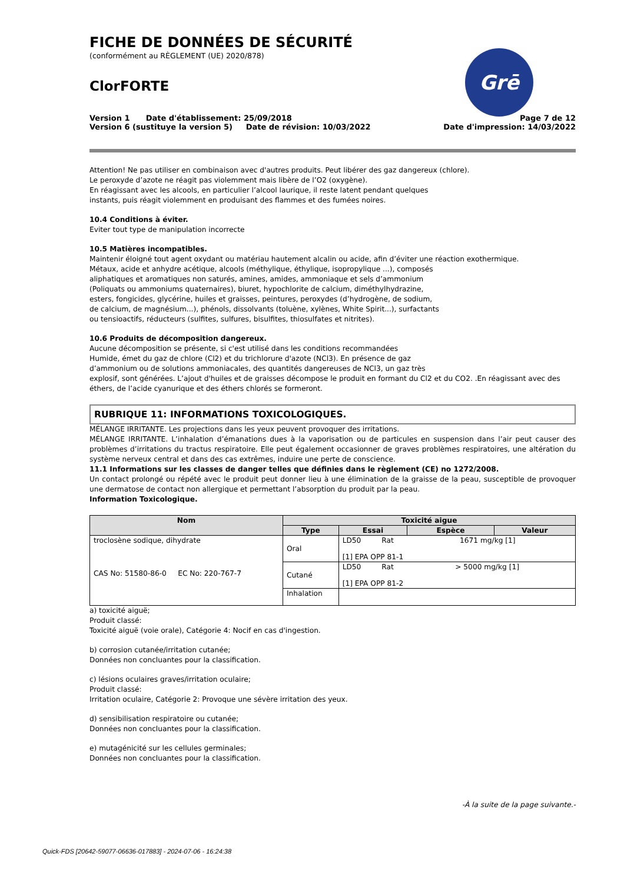FICHE DE DONNÉES DE SÉCURITÉ
(conformément au RÈGLEMENT (UE) 2020/878)
ClorFORTE
Version 1 Date d'établissement: 25/09/2018
Version 6 (sustituye la version 5) Date de révision: 10/03/2022
Page 7 de 12
Date d'impression: 14/03/2022
Grē
Attention! Ne pas utiliser en combinaison avec d'autres produits. Peut libérer des gaz dangereux (chlore).
Le peroxyde d’azote ne réagit pas violemment mais libère de l’O2 (oxygène).
En réagissant avec les alcools, en particulier l’alcool laurique, il reste latent pendant quelques
instants, puis réagit violemment en produisant des flammes et des fumées noires.
10.4 Conditions à éviter.
Eviter tout type de manipulation incorrecte
10.5 Matières incompatibles.
Maintenir éloigné tout agent oxydant ou matériau hautement alcalin ou acide, afin d’éviter une réaction exothermique.
Métaux, acide et anhydre acétique, alcools (méthylique, éthylique, isopropylique ...), composés
aliphatiques et aromatiques non saturés, amines, amides, ammoniaque et sels d’ammonium
(Poliquats ou ammoniums quaternaires), biuret, hypochlorite de calcium, diméthylhydrazine,
esters, fongicides, glycérine, huiles et graisses, peintures, peroxydes (d’hydrogène, de sodium,
de calcium, de magnésium...), phénols, dissolvants (toluène, xylènes, White Spirit...), surfactants
ou tensioactifs, réducteurs (sulfites, sulfures, bisulfites, thiosulfates et nitrites).
10.6 Produits de décomposition dangereux.
Aucune décomposition se présente, si c'est utilisé dans les conditions recommandées
Humide, émet du gaz de chlore (Cl2) et du trichlorure d'azote (NCl3). En présence de gaz
d’ammonium ou de solutions ammoniacales, des quantités dangereuses de NCl3, un gaz très
explosif, sont générées. L’ajout d'huiles et de graisses décompose le produit en formant du Cl2 et du CO2. .En réagissant avec des éthers, de l’acide cyanurique et des éthers chlorés se formeront.
RUBRIQUE 11: INFORMATIONS TOXICOLOGIQUES.
MÉLANGE IRRITANTE. Les projections dans les yeux peuvent provoquer des irritations.
MÉLANGE IRRITANTE. L’inhalation d’émanations dues à la vaporisation ou de particules en suspension dans l’air peut causer des problèmes d’irritations du tractus respiratoire. Elle peut également occasionner de graves problèmes respiratoires, une altération du système nerveux central et dans des cas extrêmes, induire une perte de conscience.
11.1 Informations sur les classes de danger telles que définies dans le règlement (CE) no 1272/2008.
Un contact prolongé ou répété avec le produit peut donner lieu à une élimination de la graisse de la peau, susceptible de provoquer une dermatose de contact non allergique et permettant l’absorption du produit par la peau.
Information Toxicologique.
| Nom | Toxicité aigue | | | |
| --- | --- | --- | --- | --- |
| | Type | Essai | Espèce | Valeur |
| troclosène sodique, dihydrate CAS No: 51580-86-0 EC No: 220-767-7 | Oral | LD50 Rat 1671 mg/kg [1] [1] EPA OPP 81-1 | | |
| | Cutané | LD50 Rat > 5000 mg/kg [1] [1] EPA OPP 81-2 | | |
| | Inhalation | | | |
a) toxicité aiguë;
Produit classé:
Toxicité aiguë (voie orale), Catégorie 4: Nocif en cas d'ingestion.
b) corrosion cutanée/irritation cutanée;
Données non concluantes pour la classification.
c) lésions oculaires graves/irritation oculaire;
Produit classé:
Irritation oculaire, Catégorie 2: Provoque une sévère irritation des yeux.
d) sensibilisation respiratoire ou cutanée;
Données non concluantes pour la classification.
e) mutagénicité sur les cellules germinales;
Données non concluantes pour la classification.
-À la suite de la page suivante.-
Quick-FDS [20642-59077-06636-017883] - 2024-07-06 - 16:24:38